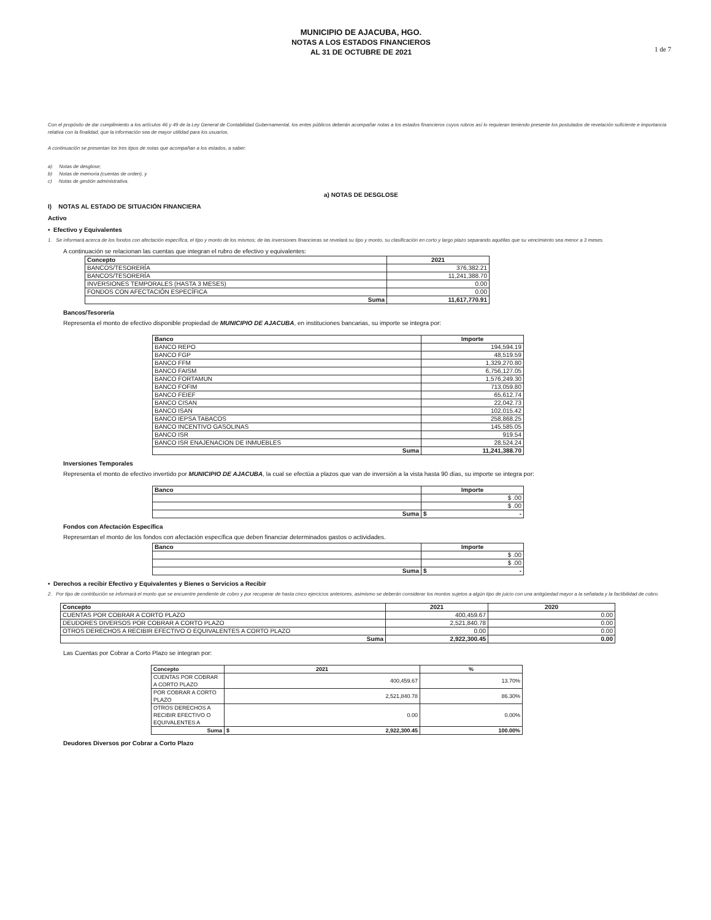MUNICIPIO DE AJACUBA, HGO.
NOTAS A LOS ESTADOS FINANCIEROS
AL 31 DE OCTUBRE DE 2021
1 de 7
Con el propósito de dar cumplimiento a los artículos 46 y 49 de la Ley General de Contabilidad Gubernamental, los entes públicos deberán acompañar notas a los estados financieros cuyos rubros así lo requieran teniendo presente los postulados de revelación suficiente e importancia relativa con la finalidad, que la información sea de mayor utilidad para los usuarios.
A continuación se presentan los tres tipos de notas que acompañan a los estados, a saber:
a) Notas de desglose;
b) Notas de memoria (cuentas de orden), y
c) Notas de gestión administrativa.
a) NOTAS DE DESGLOSE
I) NOTAS AL ESTADO DE SITUACIÓN FINANCIERA
Activo
• Efectivo y Equivalentes
1. Se informará acerca de los fondos con afectación específica, el tipo y monto de los mismos; de las inversiones financieras se revelará su tipo y monto, su clasificación en corto y largo plazo separando aquéllas que su vencimiento sea menor a 3 meses.
A continuación se relacionan las cuentas que integran el rubro de efectivo y equivalentes:
| Concepto | 2021 |
| --- | --- |
| BANCOS/TESORERÍA | 376,382.21 |
| BANCOS/TESORERÍA | 11,241,388.70 |
| INVERSIONES TEMPORALES (HASTA 3 MESES) | 0.00 |
| FONDOS CON AFECTACIÓN ESPECÍFICA | 0.00 |
| Suma | 11,617,770.91 |
Bancos/Tesorería
Representa el monto de efectivo disponible propiedad de MUNICIPIO DE AJACUBA, en instituciones bancarias, su importe se integra por:
| Banco | Importe |
| --- | --- |
| BANCO REPO | 194,594.19 |
| BANCO FGP | 48,519.59 |
| BANCO FFM | 1,329,270.80 |
| BANCO FAISM | 6,756,127.05 |
| BANCO FORTAMUN | 1,576,249.30 |
| BANCO FOFIM | 713,059.80 |
| BANCO FEIEF | 65,612.74 |
| BANCO CISAN | 22,042.73 |
| BANCO ISAN | 102,015.42 |
| BANCO IEPSA TABACOS | 258,868.25 |
| BANCO INCENTIVO GASOLINAS | 145,585.05 |
| BANCO ISR | 919.54 |
| BANCO ISR ENAJENACION DE INMUEBLES | 28,524.24 |
| Suma | 11,241,388.70 |
Inversiones Temporales
Representa el monto de efectivo invertido por MUNICIPIO DE AJACUBA, la cual se efectúa a plazos que van de inversión a la vista hasta 90 días, su importe se integra por:
| Banco | Importe |
| --- | --- |
| | $ .00 |
| | $ .00 |
| Suma | $ - |
Fondos con Afectación Específica
Representan el monto de los fondos con afectación específica que deben financiar determinados gastos o actividades.
| Banco | Importe |
| --- | --- |
| | $ .00 |
| | $ .00 |
| Suma | $ - |
• Derechos a recibir Efectivo y Equivalentes y Bienes o Servicios a Recibir
2. Por tipo de contribución se informará el monto que se encuentre pendiente de cobro y por recuperar de hasta cinco ejercicios anteriores, asimismo se deberán considerar los montos sujetos a algún tipo de juicio con una antigüedad mayor a la señalada y la factibilidad de cobro.
| Concepto | 2021 | 2020 |
| --- | --- | --- |
| CUENTAS POR COBRAR A CORTO PLAZO | 400,459.67 | 0.00 |
| DEUDORES DIVERSOS POR COBRAR A CORTO PLAZO | 2,521,840.78 | 0.00 |
| OTROS DERECHOS A RECIBIR EFECTIVO O EQUIVALENTES A CORTO PLAZO | 0.00 | 0.00 |
| Suma | 2,922,300.45 | 0.00 |
Las Cuentas por Cobrar a Corto Plazo se integran por:
| Concepto | 2021 | % |
| --- | --- | --- |
| CUENTAS POR COBRAR A CORTO PLAZO | 400,459.67 | 13.70% |
| POR COBRAR A CORTO PLAZO | 2,521,840.78 | 86.30% |
| OTROS DERECHOS A RECIBIR EFECTIVO O EQUIVALENTES A | 0.00 | 0.00% |
| Suma | $ 2,922,300.45 | 100.00% |
Deudores Diversos por Cobrar a Corto Plazo